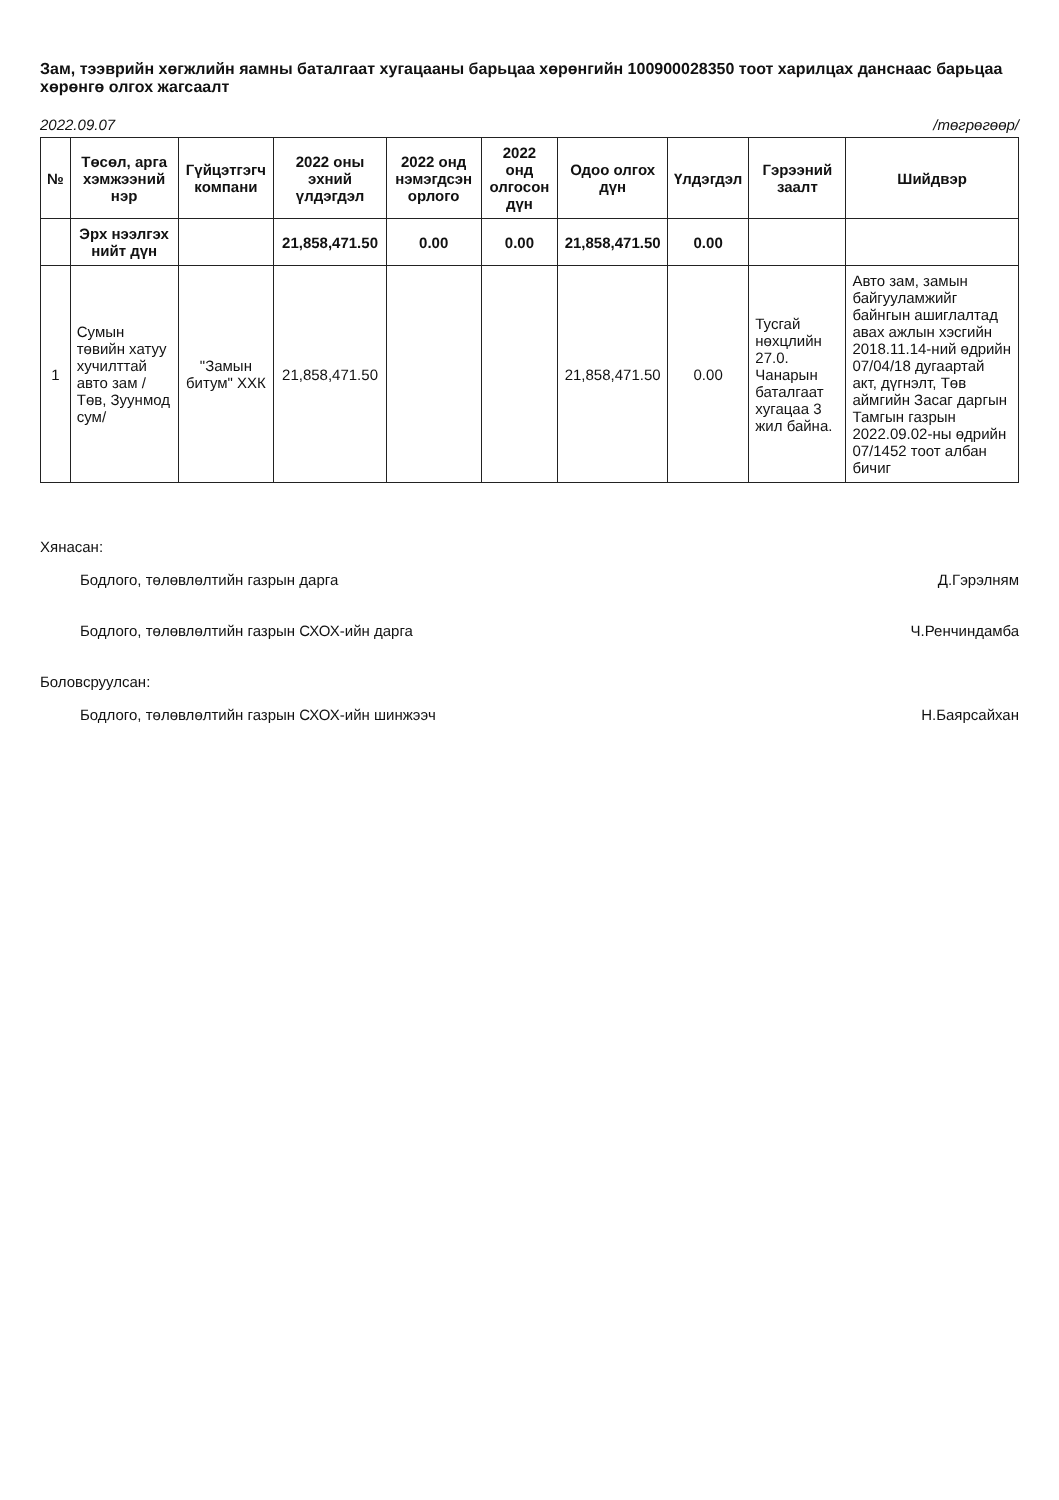Зам, тээврийн хөгжлийн яамны баталгаат хугацааны барьцаа хөрөнгийн 100900028350 тоот харилцах данснаас барьцаа хөрөнгө олгох жагсаалт
2022.09.07 /төгрөгөөр/
| № | Төсөл, арга хэмжээний нэр | Гүйцэтгэгч компани | 2022 оны эхний үлдэгдэл | 2022 онд нэмэгдсэн орлого | 2022 онд олгосон дүн | Одоо олгох дүн | Үлдэгдэл | Гэрээний заалт | Шийдвэр |
| --- | --- | --- | --- | --- | --- | --- | --- | --- | --- |
| | Эрх нээлгэх нийт дүн | | 21,858,471.50 | 0.00 | 0.00 | 21,858,471.50 | 0.00 | | |
| 1 | Сумын төвийн хатуу хучилттай авто зам /Төв, Зуунмод сум/ | "Замын битум" ХХК | 21,858,471.50 | | | 21,858,471.50 | 0.00 | Тусгай нөхцлийн 27.0. Чанарын баталгаат хугацаа 3 жил байна. | Авто зам, замын байгууламжийг байнгын ашиглалтад авах ажлын хэсгийн 2018.11.14-ний өдрийн 07/04/18 дугаартай акт, дүгнэлт, Төв аймгийн Засаг даргын Тамгын газрын 2022.09.02-ны өдрийн 07/1452 тоот албан бичиг |
Хянасан:
Бодлого, төлөвлөлтийн газрын дарга Д.Гэрэлням
Бодлого, төлөвлөлтийн газрын СХОХ-ийн дарга Ч.Ренчиндамба
Боловсруулсан:
Бодлого, төлөвлөлтийн газрын СХОХ-ийн шинжээч Н.Баярсайхан